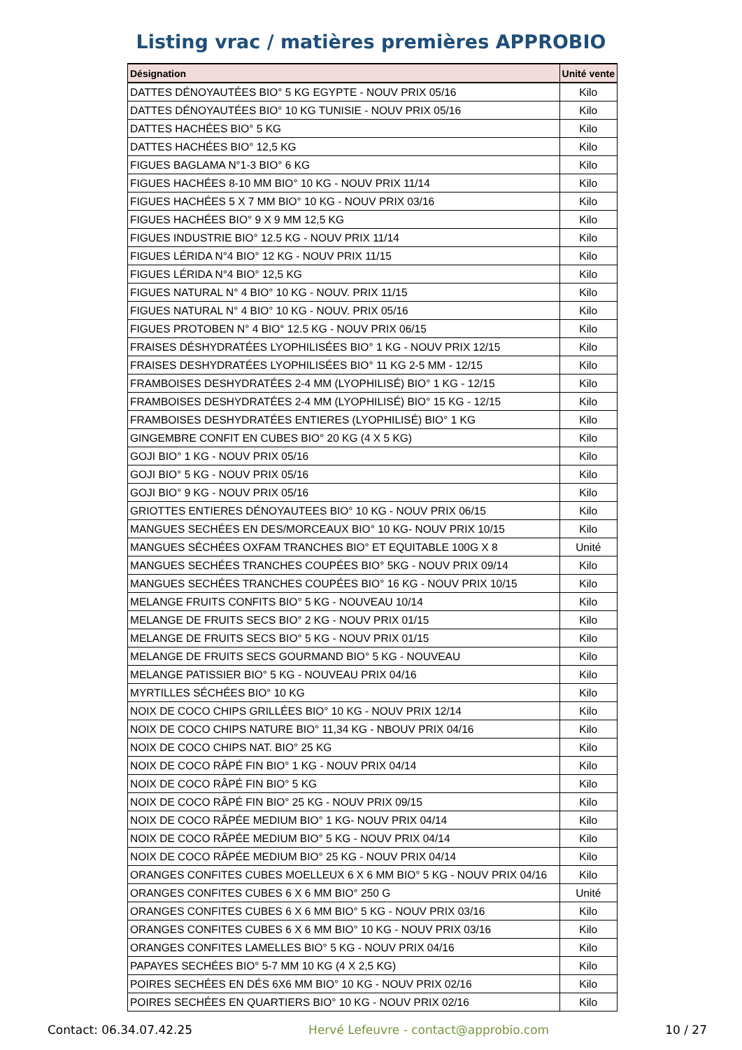Listing vrac / matières premières APPROBIO
| Désignation | Unité vente |
| --- | --- |
| DATTES DÉNOYAUTÉES BIO° 5 KG EGYPTE - NOUV PRIX 05/16 | Kilo |
| DATTES DÉNOYAUTÉES BIO° 10 KG TUNISIE - NOUV PRIX 05/16 | Kilo |
| DATTES HACHÉES BIO° 5 KG | Kilo |
| DATTES HACHÉES BIO° 12,5 KG | Kilo |
| FIGUES BAGLAMA N°1-3 BIO° 6 KG | Kilo |
| FIGUES HACHÉES 8-10 MM BIO° 10 KG - NOUV PRIX 11/14 | Kilo |
| FIGUES HACHÉES 5 X 7 MM BIO° 10 KG - NOUV PRIX 03/16 | Kilo |
| FIGUES HACHÉES BIO° 9 X 9 MM 12,5 KG | Kilo |
| FIGUES INDUSTRIE BIO° 12.5 KG - NOUV PRIX 11/14 | Kilo |
| FIGUES LÉRIDA N°4 BIO° 12 KG - NOUV PRIX 11/15 | Kilo |
| FIGUES LÉRIDA N°4 BIO° 12,5 KG | Kilo |
| FIGUES NATURAL N° 4 BIO° 10 KG - NOUV. PRIX 11/15 | Kilo |
| FIGUES NATURAL N° 4 BIO° 10 KG - NOUV. PRIX 05/16 | Kilo |
| FIGUES PROTOBEN N° 4 BIO° 12.5 KG - NOUV PRIX 06/15 | Kilo |
| FRAISES DÉSHYDRATÉES LYOPHILISÉES BIO° 1 KG - NOUV PRIX 12/15 | Kilo |
| FRAISES DESHYDRATÉES LYOPHILISÉES BIO° 11 KG 2-5 MM - 12/15 | Kilo |
| FRAMBOISES DESHYDRATÉES 2-4 MM (LYOPHILISÉ) BIO° 1 KG - 12/15 | Kilo |
| FRAMBOISES DESHYDRATÉES 2-4 MM (LYOPHILISÉ) BIO° 15 KG - 12/15 | Kilo |
| FRAMBOISES DESHYDRATÉES ENTIERES (LYOPHILISÉ) BIO° 1 KG | Kilo |
| GINGEMBRE CONFIT EN CUBES BIO° 20 KG (4 X 5 KG) | Kilo |
| GOJI BIO° 1 KG - NOUV PRIX 05/16 | Kilo |
| GOJI BIO° 5 KG - NOUV PRIX 05/16 | Kilo |
| GOJI BIO° 9 KG - NOUV PRIX 05/16 | Kilo |
| GRIOTTES ENTIERES DÉNOYAUTEES BIO° 10 KG - NOUV PRIX 06/15 | Kilo |
| MANGUES SECHÉES EN DES/MORCEAUX BIO° 10 KG- NOUV PRIX 10/15 | Kilo |
| MANGUES SÉCHÉES OXFAM TRANCHES BIO° ET EQUITABLE 100G X 8 | Unité |
| MANGUES SECHÉES TRANCHES COUPÉES BIO° 5KG - NOUV PRIX 09/14 | Kilo |
| MANGUES SECHÉES TRANCHES COUPÉES BIO° 16 KG - NOUV PRIX 10/15 | Kilo |
| MELANGE FRUITS CONFITS BIO° 5 KG - NOUVEAU 10/14 | Kilo |
| MELANGE DE FRUITS SECS BIO° 2 KG - NOUV PRIX 01/15 | Kilo |
| MELANGE DE FRUITS SECS BIO° 5 KG - NOUV PRIX 01/15 | Kilo |
| MELANGE DE FRUITS SECS GOURMAND BIO° 5 KG - NOUVEAU | Kilo |
| MELANGE PATISSIER BIO° 5 KG - NOUVEAU PRIX 04/16 | Kilo |
| MYRTILLES SÉCHÉES BIO° 10 KG | Kilo |
| NOIX DE COCO CHIPS GRILLÉES BIO° 10 KG - NOUV PRIX 12/14 | Kilo |
| NOIX DE COCO CHIPS NATURE BIO° 11,34 KG - NBOUV PRIX 04/16 | Kilo |
| NOIX DE COCO CHIPS NAT. BIO° 25 KG | Kilo |
| NOIX DE COCO RÂPÉ FIN BIO° 1 KG - NOUV PRIX 04/14 | Kilo |
| NOIX DE COCO RÂPÉ FIN BIO° 5 KG | Kilo |
| NOIX DE COCO RÂPÉ FIN BIO° 25 KG - NOUV PRIX 09/15 | Kilo |
| NOIX DE COCO RÂPÉE MEDIUM BIO° 1 KG- NOUV PRIX 04/14 | Kilo |
| NOIX DE COCO RÂPÉE MEDIUM BIO° 5 KG - NOUV PRIX 04/14 | Kilo |
| NOIX DE COCO RÂPÉE MEDIUM BIO° 25 KG - NOUV PRIX 04/14 | Kilo |
| ORANGES CONFITES CUBES MOELLEUX 6 X 6 MM BIO° 5 KG - NOUV PRIX 04/16 | Kilo |
| ORANGES CONFITES CUBES 6 X 6 MM BIO° 250 G | Unité |
| ORANGES CONFITES CUBES 6 X 6 MM BIO° 5 KG - NOUV PRIX 03/16 | Kilo |
| ORANGES CONFITES CUBES 6 X 6 MM BIO° 10 KG - NOUV PRIX 03/16 | Kilo |
| ORANGES CONFITES LAMELLES BIO° 5 KG - NOUV PRIX 04/16 | Kilo |
| PAPAYES SECHÉES BIO° 5-7 MM 10 KG (4 X 2,5 KG) | Kilo |
| POIRES SECHÉES EN DÉS 6X6 MM BIO° 10 KG - NOUV PRIX 02/16 | Kilo |
| POIRES SECHÉES EN QUARTIERS BIO° 10 KG - NOUV PRIX 02/16 | Kilo |
Contact: 06.34.07.42.25 Hervé Lefeuvre - contact@approbio.com 10 / 27